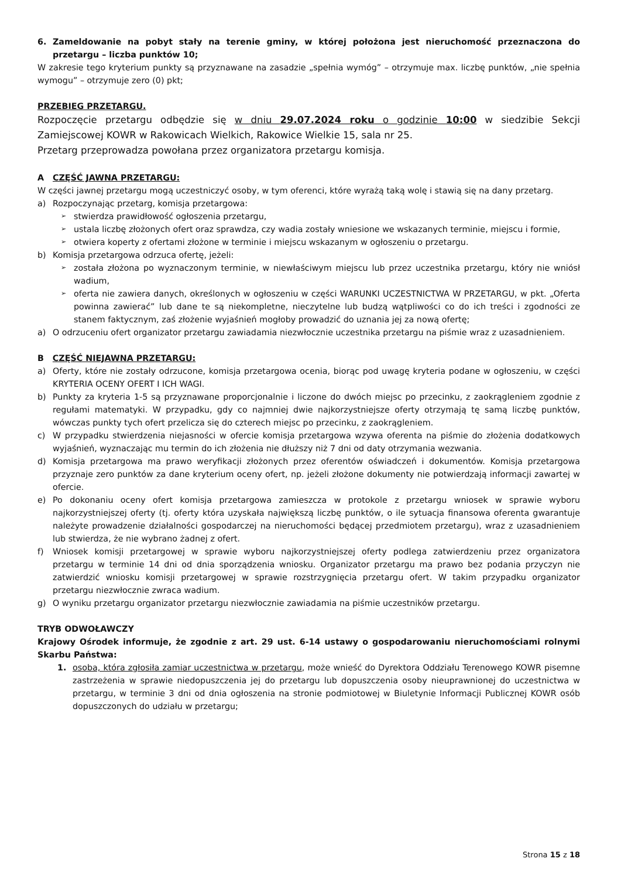6. Zameldowanie na pobyt stały na terenie gminy, w której położona jest nieruchomość przeznaczona do przetargu – liczba punktów 10;
W zakresie tego kryterium punkty są przyznawane na zasadzie „spełnia wymóg” – otrzymuje max. liczbę punktów, „nie spełnia wymogu” – otrzymuje zero (0) pkt;
PRZEBIEG PRZETARGU.
Rozpoczęcie przetargu odbędzie się w dniu 29.07.2024 roku o godzinie 10:00 w siedzibie Sekcji Zamiejscowej KOWR w Rakowicach Wielkich, Rakowice Wielkie 15, sala nr 25.
Przetarg przeprowadza powołana przez organizatora przetargu komisja.
A CZĘŚĆ JAWNA PRZETARGU:
W części jawnej przetargu mogą uczestniczyć osoby, w tym oferenci, które wyrażą taką wolę i stawią się na dany przetarg.
a) Rozpoczynając przetarg, komisja przetargowa:
➢ stwierdza prawidłowość ogłoszenia przetargu,
➢ ustala liczbę złożonych ofert oraz sprawdza, czy wadia zostały wniesione we wskazanych terminie, miejscu i formie,
➢ otwiera koperty z ofertami złożone w terminie i miejscu wskazanym w ogłoszeniu o przetargu.
b) Komisja przetargowa odrzuca ofertę, jeżeli:
➢ została złożona po wyznaczonym terminie, w niewłaściwym miejscu lub przez uczestnika przetargu, który nie wniósł wadium,
➢ oferta nie zawiera danych, określonych w ogłoszeniu w części WARUNKI UCZESTNICTWA W PRZETARGU, w pkt. „Oferta powinna zawierać” lub dane te są niekompletne, nieczytelne lub budzą wątpliwości co do ich treści i zgodności ze stanem faktycznym, zaś złożenie wyjaśnień mogłoby prowadzić do uznania jej za nową ofertę;
a) O odrzuceniu ofert organizator przetargu zawiadamia niezwłocznie uczestnika przetargu na piśmie wraz z uzasadnieniem.
B CZĘŚĆ NIEJAWNA PRZETARGU:
a) Oferty, które nie zostały odrzucone, komisja przetargowa ocenia, biorąc pod uwagę kryteria podane w ogłoszeniu, w części KRYTERIA OCENY OFERT I ICH WAGI.
b) Punkty za kryteria 1-5 są przyznawane proporcjonalnie i liczone do dwóch miejsc po przecinku, z zaokrągleniem zgodnie z regułami matematyki. W przypadku, gdy co najmniej dwie najkorzystniejsze oferty otrzymają tę samą liczbę punktów, wówczas punkty tych ofert przelicza się do czterech miejsc po przecinku, z zaokrągleniem.
c) W przypadku stwierdzenia niejasności w ofercie komisja przetargowa wzywa oferenta na piśmie do złożenia dodatkowych wyjaśnień, wyznaczając mu termin do ich złożenia nie dłuższy niż 7 dni od daty otrzymania wezwania.
d) Komisja przetargowa ma prawo weryfikacji złożonych przez oferentów oświadczeń i dokumentów. Komisja przetargowa przyznaje zero punktów za dane kryterium oceny ofert, np. jeżeli złożone dokumenty nie potwierdzają informacji zawartej w ofercie.
e) Po dokonaniu oceny ofert komisja przetargowa zamieszcza w protokole z przetargu wniosek w sprawie wyboru najkorzystniejszej oferty (tj. oferty która uzyskała największą liczbę punktów, o ile sytuacja finansowa oferenta gwarantuje należyte prowadzenie działalności gospodarczej na nieruchomości będącej przedmiotem przetargu), wraz z uzasadnieniem lub stwierdza, że nie wybrano żadnej z ofert.
f) Wniosek komisji przetargowej w sprawie wyboru najkorzystniejszej oferty podlega zatwierdzeniu przez organizatora przetargu w terminie 14 dni od dnia sporządzenia wniosku. Organizator przetargu ma prawo bez podania przyczyn nie zatwierdzić wniosku komisji przetargowej w sprawie rozstrzygnięcia przetargu ofert. W takim przypadku organizator przetargu niezwłocznie zwraca wadium.
g) O wyniku przetargu organizator przetargu niezwłocznie zawiadamia na piśmie uczestników przetargu.
TRYB ODWOŁAWCZY
Krajowy Ośrodek informuje, że zgodnie z art. 29 ust. 6-14 ustawy o gospodarowaniu nieruchomościami rolnymi Skarbu Państwa:
1. osoba, która zgłosiła zamiar uczestnictwa w przetargu, może wnieść do Dyrektora Oddziału Terenowego KOWR pisemne zastrzeżenia w sprawie niedopuszczenia jej do przetargu lub dopuszczenia osoby nieuprawnionej do uczestnictwa w przetargu, w terminie 3 dni od dnia ogłoszenia na stronie podmiotowej w Biuletynie Informacji Publicznej KOWR osób dopuszczonych do udziału w przetargu;
Strona 15 z 18